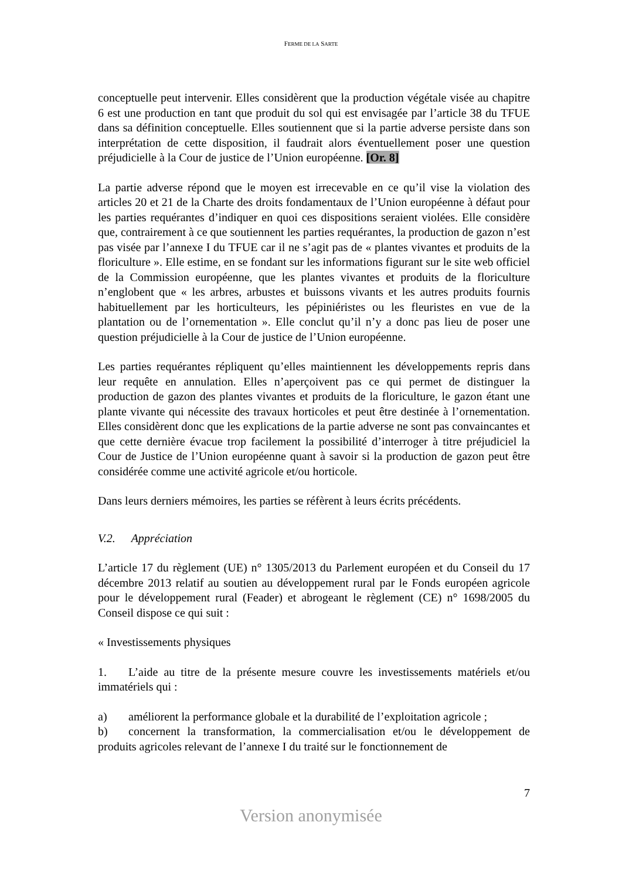FERME DE LA SARTE
conceptuelle peut intervenir. Elles considèrent que la production végétale visée au chapitre 6 est une production en tant que produit du sol qui est envisagée par l’article 38 du TFUE dans sa définition conceptuelle. Elles soutiennent que si la partie adverse persiste dans son interprétation de cette disposition, il faudrait alors éventuellement poser une question préjudicielle à la Cour de justice de l’Union européenne. [Or. 8]
La partie adverse répond que le moyen est irrecevable en ce qu’il vise la violation des articles 20 et 21 de la Charte des droits fondamentaux de l’Union européenne à défaut pour les parties requérantes d’indiquer en quoi ces dispositions seraient violées. Elle considère que, contrairement à ce que soutiennent les parties requérantes, la production de gazon n’est pas visée par l’annexe I du TFUE car il ne s’agit pas de « plantes vivantes et produits de la floriculture ». Elle estime, en se fondant sur les informations figurant sur le site web officiel de la Commission européenne, que les plantes vivantes et produits de la floriculture n’englobent que « les arbres, arbustes et buissons vivants et les autres produits fournis habituellement par les horticulteurs, les pépiniéristes ou les fleuristes en vue de la plantation ou de l’ornementation ». Elle conclut qu’il n’y a donc pas lieu de poser une question préjudicielle à la Cour de justice de l’Union européenne.
Les parties requérantes répliquent qu’elles maintiennent les développements repris dans leur requête en annulation. Elles n’aperçoivent pas ce qui permet de distinguer la production de gazon des plantes vivantes et produits de la floriculture, le gazon étant une plante vivante qui nécessite des travaux horticoles et peut être destinée à l’ornementation. Elles considèrent donc que les explications de la partie adverse ne sont pas convaincantes et que cette dernière évacue trop facilement la possibilité d’interroger à titre préjudiciel la Cour de Justice de l’Union européenne quant à savoir si la production de gazon peut être considérée comme une activité agricole et/ou horticole.
Dans leurs derniers mémoires, les parties se réfèrent à leurs écrits précédents.
V.2. Appréciation
L’article 17 du règlement (UE) n° 1305/2013 du Parlement européen et du Conseil du 17 décembre 2013 relatif au soutien au développement rural par le Fonds européen agricole pour le développement rural (Feader) et abrogeant le règlement (CE) n° 1698/2005 du Conseil dispose ce qui suit :
« Investissements physiques
1. L’aide au titre de la présente mesure couvre les investissements matériels et/ou immatériels qui :
a) améliorent la performance globale et la durabilité de l’exploitation agricole ;
b) concernent la transformation, la commercialisation et/ou le développement de produits agricoles relevant de l’annexe I du traité sur le fonctionnement de
7
Version anonymisée